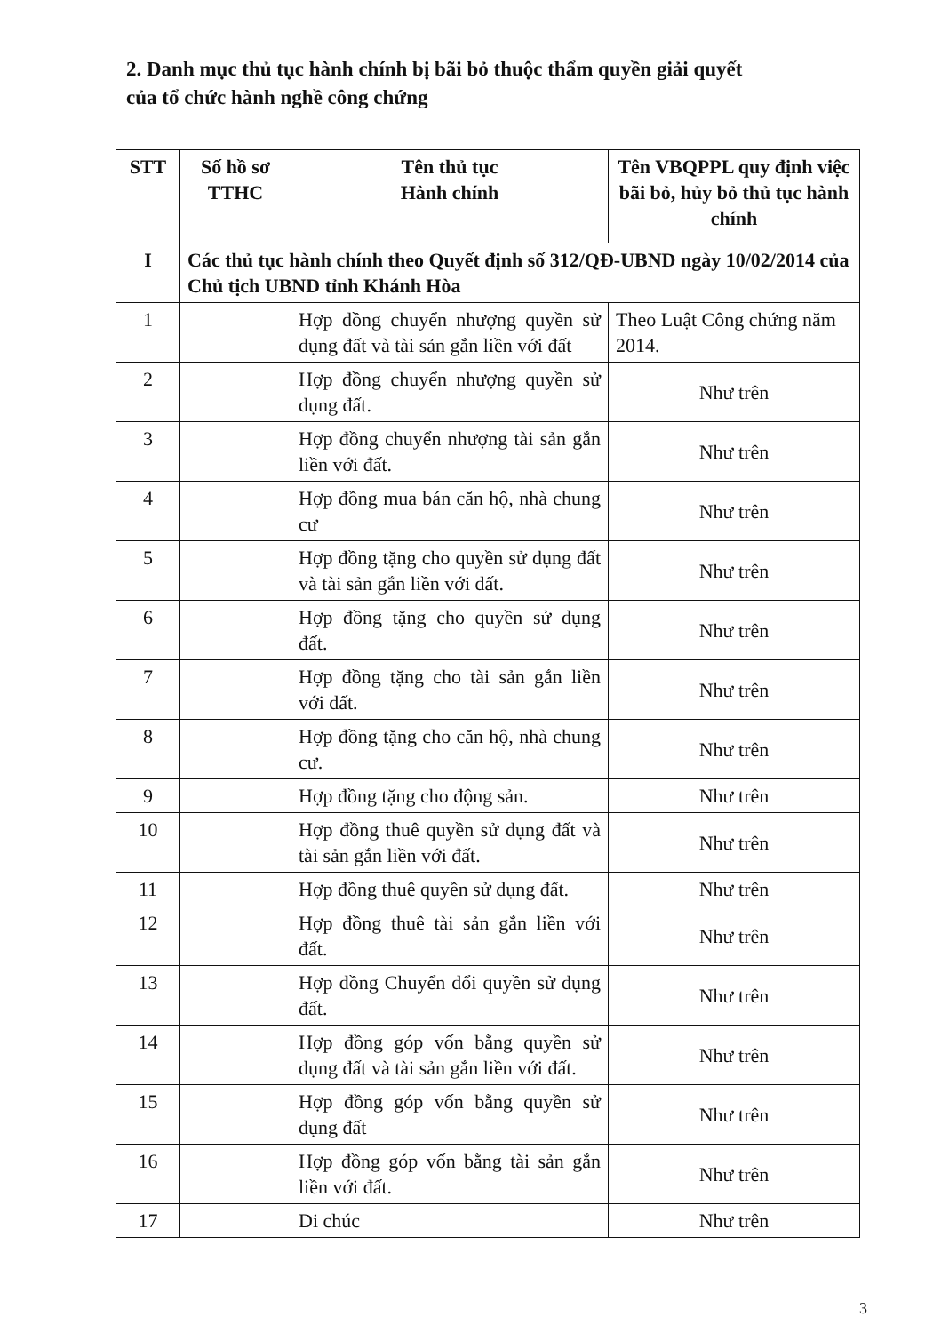2. Danh mục thủ tục hành chính bị bãi bỏ thuộc thẩm quyền giải quyết
của tổ chức hành nghề công chứng
| STT | Số hồ sơ TTHC | Tên thủ tục Hành chính | Tên VBQPPL quy định việc bãi bỏ, hủy bỏ thủ tục hành chính |
| --- | --- | --- | --- |
| I | Các thủ tục hành chính theo Quyết định số 312/QĐ-UBND ngày 10/02/2014 của Chủ tịch UBND tỉnh Khánh Hòa | | |
| 1 | | Hợp đồng chuyển nhượng quyền sử dụng đất và tài sản gắn liền với đất | Theo Luật Công chứng năm 2014. |
| 2 | | Hợp đồng chuyển nhượng quyền sử dụng đất. | Như trên |
| 3 | | Hợp đồng chuyển nhượng tài sản gắn liền với đất. | Như trên |
| 4 | | Hợp đồng mua bán căn hộ, nhà chung cư | Như trên |
| 5 | | Hợp đồng tặng cho quyền sử dụng đất và tài sản gắn liền với đất. | Như trên |
| 6 | | Hợp đồng tặng cho quyền sử dụng đất. | Như trên |
| 7 | | Hợp đồng tặng cho tài sản gắn liền với đất. | Như trên |
| 8 | | Hợp đồng tặng cho căn hộ, nhà chung cư. | Như trên |
| 9 | | Hợp đồng tặng cho động sản. | Như trên |
| 10 | | Hợp đồng thuê quyền sử dụng đất và tài sản gắn liền với đất. | Như trên |
| 11 | | Hợp đồng thuê quyền sử dụng đất. | Như trên |
| 12 | | Hợp đồng thuê tài sản gắn liền với đất. | Như trên |
| 13 | | Hợp đồng Chuyển đổi quyền sử dụng đất. | Như trên |
| 14 | | Hợp đồng góp vốn bằng quyền sử dụng đất và tài sản gắn liền với đất. | Như trên |
| 15 | | Hợp đồng góp vốn bằng quyền sử dụng đất | Như trên |
| 16 | | Hợp đồng góp vốn bằng tài sản gắn liền với đất. | Như trên |
| 17 | | Di chúc | Như trên |
3